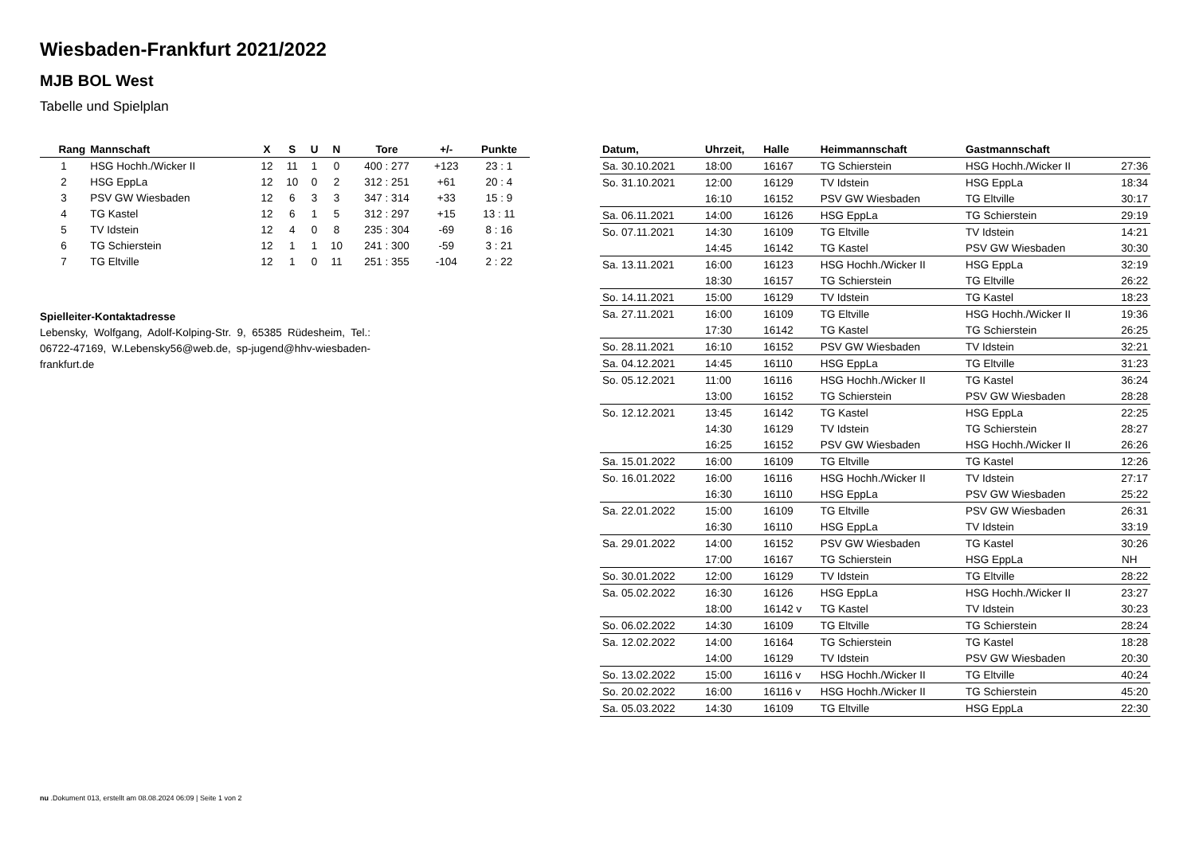Wiesbaden-Frankfurt 2021/2022
MJB BOL West
Tabelle und Spielplan
| Rang | Mannschaft | X | S | U | N | Tore | +/- | Punkte |
| --- | --- | --- | --- | --- | --- | --- | --- | --- |
| 1 | HSG Hochh./Wicker II | 12 | 11 | 1 | 0 | 400 : 277 | +123 | 23 : 1 |
| 2 | HSG EppLa | 12 | 10 | 0 | 2 | 312 : 251 | +61 | 20 : 4 |
| 3 | PSV GW Wiesbaden | 12 | 6 | 3 | 3 | 347 : 314 | +33 | 15 : 9 |
| 4 | TG Kastel | 12 | 6 | 1 | 5 | 312 : 297 | +15 | 13 : 11 |
| 5 | TV Idstein | 12 | 4 | 0 | 8 | 235 : 304 | -69 | 8 : 16 |
| 6 | TG Schierstein | 12 | 1 | 1 | 10 | 241 : 300 | -59 | 3 : 21 |
| 7 | TG Eltville | 12 | 1 | 0 | 11 | 251 : 355 | -104 | 2 : 22 |
Spielleiter-Kontaktadresse
Lebensky, Wolfgang, Adolf-Kolping-Str. 9, 65385 Rüdesheim, Tel.: 06722-47169, W.Lebensky56@web.de, sp-jugend@hhv-wiesbaden-frankfurt.de
| Datum, | Uhrzeit, | Halle | Heimmannschaft | Gastmannschaft | |
| --- | --- | --- | --- | --- | --- |
| Sa. 30.10.2021 | 18:00 | 16167 | TG Schierstein | HSG Hochh./Wicker II | 27:36 |
| So. 31.10.2021 | 12:00 | 16129 | TV Idstein | HSG EppLa | 18:34 |
| | 16:10 | 16152 | PSV GW Wiesbaden | TG Eltville | 30:17 |
| Sa. 06.11.2021 | 14:00 | 16126 | HSG EppLa | TG Schierstein | 29:19 |
| So. 07.11.2021 | 14:30 | 16109 | TG Eltville | TV Idstein | 14:21 |
| | 14:45 | 16142 | TG Kastel | PSV GW Wiesbaden | 30:30 |
| Sa. 13.11.2021 | 16:00 | 16123 | HSG Hochh./Wicker II | HSG EppLa | 32:19 |
| | 18:30 | 16157 | TG Schierstein | TG Eltville | 26:22 |
| So. 14.11.2021 | 15:00 | 16129 | TV Idstein | TG Kastel | 18:23 |
| Sa. 27.11.2021 | 16:00 | 16109 | TG Eltville | HSG Hochh./Wicker II | 19:36 |
| | 17:30 | 16142 | TG Kastel | TG Schierstein | 26:25 |
| So. 28.11.2021 | 16:10 | 16152 | PSV GW Wiesbaden | TV Idstein | 32:21 |
| Sa. 04.12.2021 | 14:45 | 16110 | HSG EppLa | TG Eltville | 31:23 |
| So. 05.12.2021 | 11:00 | 16116 | HSG Hochh./Wicker II | TG Kastel | 36:24 |
| | 13:00 | 16152 | TG Schierstein | PSV GW Wiesbaden | 28:28 |
| So. 12.12.2021 | 13:45 | 16142 | TG Kastel | HSG EppLa | 22:25 |
| | 14:30 | 16129 | TV Idstein | TG Schierstein | 28:27 |
| | 16:25 | 16152 | PSV GW Wiesbaden | HSG Hochh./Wicker II | 26:26 |
| Sa. 15.01.2022 | 16:00 | 16109 | TG Eltville | TG Kastel | 12:26 |
| So. 16.01.2022 | 16:00 | 16116 | HSG Hochh./Wicker II | TV Idstein | 27:17 |
| | 16:30 | 16110 | HSG EppLa | PSV GW Wiesbaden | 25:22 |
| Sa. 22.01.2022 | 15:00 | 16109 | TG Eltville | PSV GW Wiesbaden | 26:31 |
| | 16:30 | 16110 | HSG EppLa | TV Idstein | 33:19 |
| Sa. 29.01.2022 | 14:00 | 16152 | PSV GW Wiesbaden | TG Kastel | 30:26 |
| | 17:00 | 16167 | TG Schierstein | HSG EppLa | NH |
| So. 30.01.2022 | 12:00 | 16129 | TV Idstein | TG Eltville | 28:22 |
| Sa. 05.02.2022 | 16:30 | 16126 | HSG EppLa | HSG Hochh./Wicker II | 23:27 |
| | 18:00 | 16142 v | TG Kastel | TV Idstein | 30:23 |
| So. 06.02.2022 | 14:30 | 16109 | TG Eltville | TG Schierstein | 28:24 |
| Sa. 12.02.2022 | 14:00 | 16164 | TG Schierstein | TG Kastel | 18:28 |
| | 14:00 | 16129 | TV Idstein | PSV GW Wiesbaden | 20:30 |
| So. 13.02.2022 | 15:00 | 16116 v | HSG Hochh./Wicker II | TG Eltville | 40:24 |
| So. 20.02.2022 | 16:00 | 16116 v | HSG Hochh./Wicker II | TG Schierstein | 45:20 |
| Sa. 05.03.2022 | 14:30 | 16109 | TG Eltville | HSG EppLa | 22:30 |
nu .Dokument 013, erstellt am 08.08.2024 06:09 | Seite 1 von 2